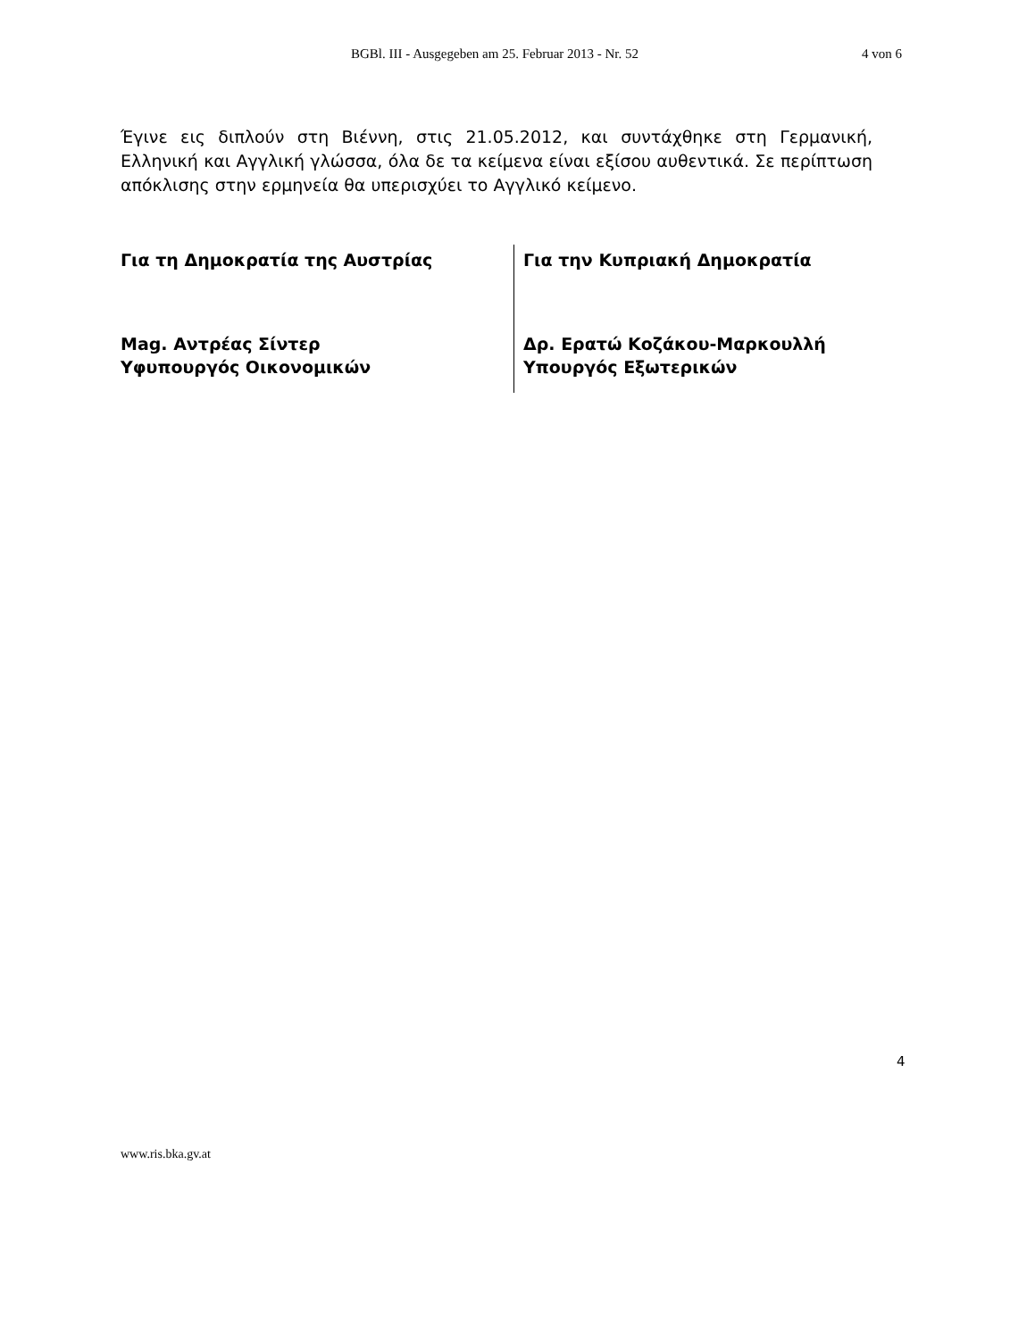BGBl. III - Ausgegeben am 25. Februar 2013 - Nr. 52 4 von 6
Έγινε εις διπλούν στη Βιέννη, στις 21.05.2012, και συντάχθηκε στη Γερμανική, Ελληνική και Αγγλική γλώσσα, όλα δε τα κείμενα είναι εξίσου αυθεντικά. Σε περίπτωση απόκλισης στην ερμηνεία θα υπερισχύει το Αγγλικό κείμενο.
Για τη Δημοκρατία της Αυστρίας
Mag. Αντρέας Σίντερ
Υφυπουργός Οικονομικών
Για την Κυπριακή Δημοκρατία
Δρ. Ερατώ Κοζάκου-Μαρκουλλή
Υπουργός Εξωτερικών
4
www.ris.bka.gv.at